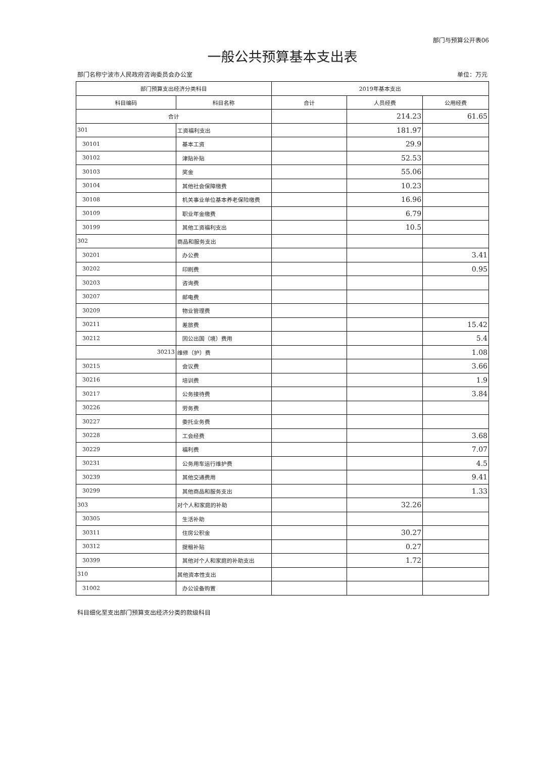部门与预算公开表06
一般公共预算基本支出表
部门名称宁波市人民政府咨询委员会办公室 单位：万元
| 部门预算支出经济分类科目 | | 2019年基本支出 | | |
| --- | --- | --- | --- | --- |
| 科目编码 | 科目名称 | 合计 | 人员经费 | 公用经费 |
| 合计 | | | 214.23 | 61.65 |
| 301 | 工资福利支出 | | 181.97 | |
| 30101 | 基本工资 | | 29.9 | |
| 30102 | 津贴补贴 | | 52.53 | |
| 30103 | 奖金 | | 55.06 | |
| 30104 | 其他社会保障缴费 | | 10.23 | |
| 30108 | 机关事业单位基本养老保险缴费 | | 16.96 | |
| 30109 | 职业年金缴费 | | 6.79 | |
| 30199 | 其他工资福利支出 | | 10.5 | |
| 302 | 商品和服务支出 | | | |
| 30201 | 办公费 | | | 3.41 |
| 30202 | 印刷费 | | | 0.95 |
| 30203 | 咨询费 | | | |
| 30207 | 邮电费 | | | |
| 30209 | 物业管理费 | | | |
| 30211 | 差旅费 | | | 15.42 |
| 30212 | 因公出国（境）费用 | | | 5.4 |
| 30213 | 维修（护）费 | | | 1.08 |
| 30215 | 会议费 | | | 3.66 |
| 30216 | 培训费 | | | 1.9 |
| 30217 | 公务接待费 | | | 3.84 |
| 30226 | 劳务费 | | | |
| 30227 | 委托业务费 | | | |
| 30228 | 工会经费 | | | 3.68 |
| 30229 | 福利费 | | | 7.07 |
| 30231 | 公务用车运行维护费 | | | 4.5 |
| 30239 | 其他交通费用 | | | 9.41 |
| 30299 | 其他商品和服务支出 | | | 1.33 |
| 303 | 对个人和家庭的补助 | | 32.26 | |
| 30305 | 生活补助 | | | |
| 30311 | 住房公积金 | | 30.27 | |
| 30312 | 提租补贴 | | 0.27 | |
| 30399 | 其他对个人和家庭的补助支出 | | 1.72 | |
| 310 | 其他资本性支出 | | | |
| 31002 | 办公设备购置 | | | |
科目细化至支出部门预算支出经济分类的款级科目